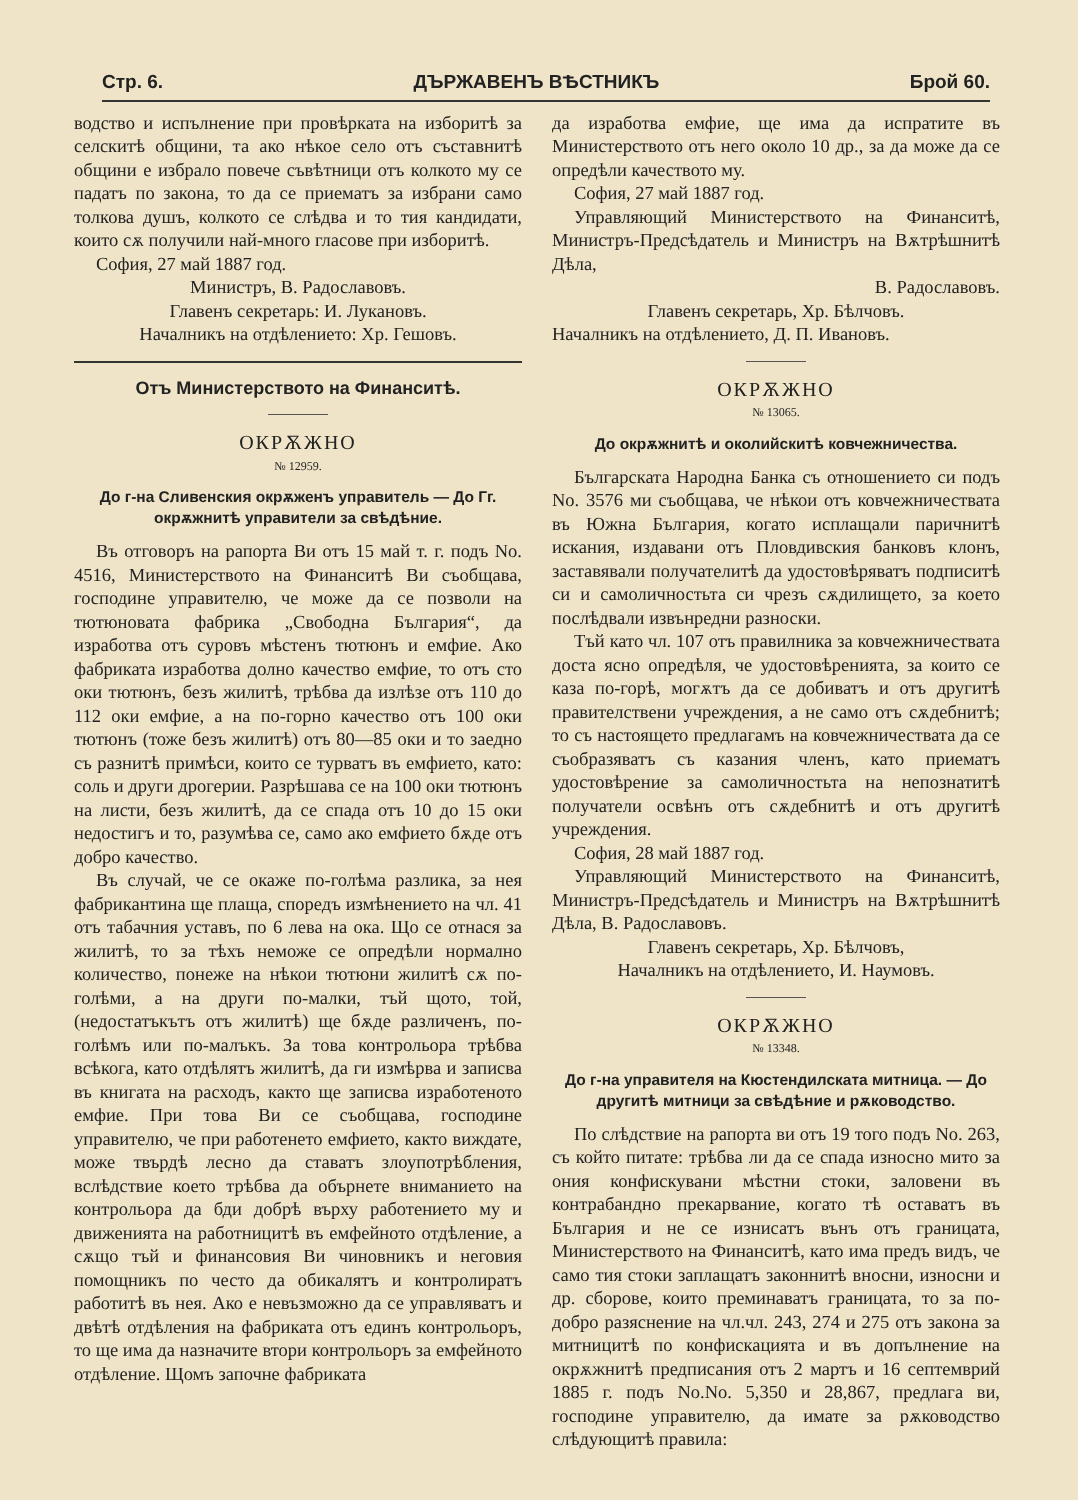Стр. 6. ДЪРЖАВЕНЪ ВѢСТНИКЪ Брой 60.
водство и испълнение при провѣрката на изборитѣ за селскитѣ общини, та ако нѣкое село отъ съставнитѣ общини е избрало повече съвѣтници отъ колкото му се падатъ по закона, то да се приематъ за избрани само толкова душъ, колкото се слѣдва и то тия кандидати, които сѫ получили най-много гласове при изборитѣ.
София, 27 май 1887 год.
Министръ, В. Радославовъ.
Главенъ секретарь: И. Лукановъ.
Началникъ на отдѣлението: Хр. Гешовъ.
Отъ Министерството на Финанситѣ.
ОКРѪЖНО
№ 12959.
До г-на Сливенския окрѫженъ управитель — До Гг. окрѫжнитѣ управители за свѣдѣние.
Въ отговоръ на рапорта Ви отъ 15 май т. г. подъ No. 4516, Министерството на Финанситѣ Ви съобщава, господине управителю, че може да се позволи на тютюновата фабрика „Свободна България“, да изработва отъ суровъ мѣстенъ тютюнъ и емфие. Ако фабриката изработва долно качество емфие, то отъ сто оки тютюнъ, безъ жилитѣ, трѣбва да излѣзе отъ 110 до 112 оки емфие, а на по-горно качество отъ 100 оки тютюнъ (тоже безъ жилитѣ) отъ 80—85 оки и то заедно съ разнитѣ примѣси, които се турватъ въ емфието, като: соль и други дрогерии. Разрѣшава се на 100 оки тютюнъ на листи, безъ жилитѣ, да се спада отъ 10 до 15 оки недостигъ и то, разумѣва се, само ако емфието бѫде отъ добро качество.
Въ случай, че се окаже по-голѣма разлика, за нея фабрикантина ще плаща, споредъ измѣнението на чл. 41 отъ табачния уставъ, по 6 лева на ока. Що се отнася за жилитѣ, то за тѣхъ неможе се опредѣли нормално количество, понеже на нѣкои тютюни жилитѣ сѫ по-голѣми, а на други по-малки, тъй щото, той, (недостатъкътъ отъ жилитѣ) ще бѫде различенъ, по-голѣмъ или по-малъкъ. За това контрольора трѣбва всѣкога, като отдѣлятъ жилитѣ, да ги измѣрва и записва въ книгата на расходъ, както ще записва изработеното емфие. При това Ви се съобщава, господине управителю, че при работенето емфието, както виждате, може твърдѣ лесно да ставатъ злоупотрѣбления, вслѣдствие което трѣбва да обърнете вниманието на контрольора да бди добрѣ върху работението му и движенията на работницитѣ въ емфейното отдѣление, а сѫщо тъй и финансовия Ви чиновникъ и неговия помощникъ по често да обикалятъ и контролиратъ работитѣ въ нея. Ако е невъзможно да се управляватъ и двѣтѣ отдѣления на фабриката отъ единъ контрольоръ, то ще има да назначите втори контрольоръ за емфейното отдѣление. Щомъ започне фабриката
да изработва емфие, ще има да испратите въ Министерството отъ него около 10 др., за да може да се опредѣли качеството му.
София, 27 май 1887 год.
Управляющий Министерството на Финанситѣ, Министръ-Предсѣдатель и Министръ на Вѫтрѣшнитѣ Дѣла,
В. Радославовъ.
Главенъ секретарь, Хр. Бѣлчовъ.
Началникъ на отдѣлението, Д. П. Ивановъ.
ОКРѪЖНО
№ 13065.
До окрѫжнитѣ и околийскитѣ ковчежничества.
Българската Народна Банка съ отношението си подъ No. 3576 ми съобщава, че нѣкои отъ ковчежничествата въ Южна България, когато исплащали паричнитѣ искания, издавани отъ Пловдивския банковъ клонъ, заставявали получателитѣ да удостовѣряватъ подписитѣ си и самоличностьта си чрезъ сѫдилището, за което послѣдвали извънредни разноски.
Тъй като чл. 107 отъ правилника за ковчежничествата доста ясно опредѣля, че удостовѣренията, за които се каза по-горѣ, могѫтъ да се добиватъ и отъ другитѣ правителствени учреждения, а не само отъ сѫдебнитѣ; то съ настоящето предлагамъ на ковчежничествата да се съобразяватъ съ казания членъ, като приематъ удостовѣрение за самоличностьта на непознатитѣ получатели освѣнъ отъ сѫдебнитѣ и отъ другитѣ учреждения.
София, 28 май 1887 год.
Управляющий Министерството на Финанситѣ, Министръ-Предсѣдатель и Министръ на Вѫтрѣшнитѣ Дѣла, В. Радославовъ.
Главенъ секретарь, Хр. Бѣлчовъ,
Началникъ на отдѣлението, И. Наумовъ.
ОКРѪЖНО
№ 13348.
До г-на управителя на Кюстендилската митница. — До другитѣ митници за свѣдѣние и рѫководство.
По слѣдствие на рапорта ви отъ 19 того подъ No. 263, съ който питате: трѣбва ли да се спада износно мито за ония конфискувани мѣстни стоки, заловени въ контрабандно прекарвание, когато тѣ оставатъ въ България и не се изнисатъ вънъ отъ границата, Министерството на Финанситѣ, като има предъ видъ, че само тия стоки заплащатъ законнитѣ вносни, износни и др. сборове, които преминаватъ границата, то за по-добро разяснение на чл.чл. 243, 274 и 275 отъ закона за митницитѣ по конфискацията и въ допълнение на окрѫжнитѣ предписания отъ 2 мартъ и 16 септемврий 1885 г. подъ No.No. 5,350 и 28,867, предлага ви, господине управителю, да имате за рѫководство слѣдующитѣ правила: